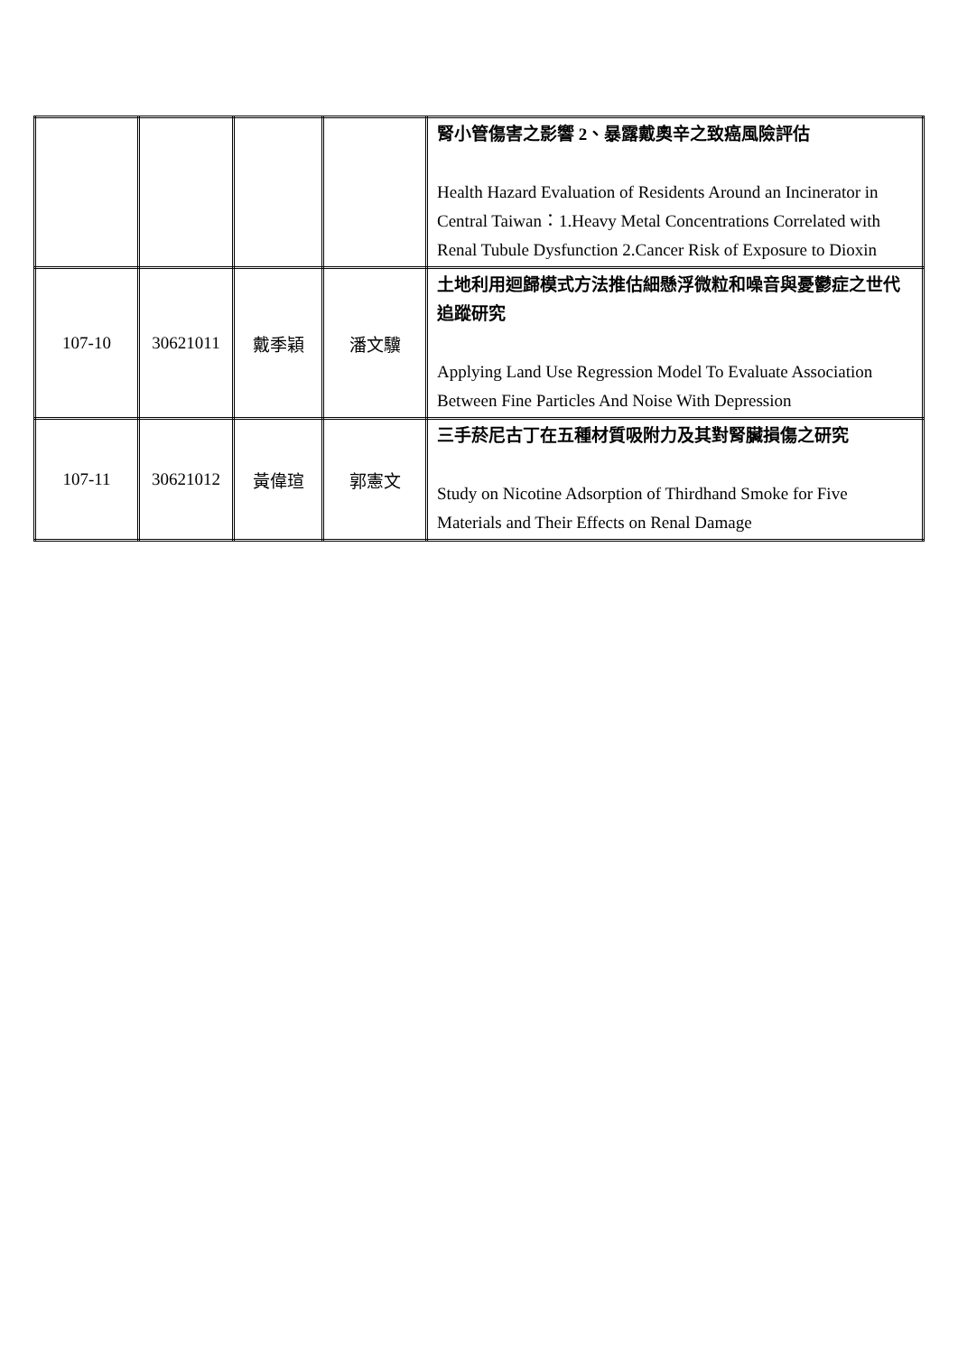| | | | | 腎小管傷害之影響 2、暴露戴奧辛之致癌風險評估 Health Hazard Evaluation of Residents Around an Incinerator in Central Taiwan：1.Heavy Metal Concentrations Correlated with Renal Tubule Dysfunction 2.Cancer Risk of Exposure to Dioxin |
| 107-10 | 30621011 | 戴季穎 | 潘文驥 | 土地利用迴歸模式方法推估細懸浮微粒和噪音與憂鬱症之世代追蹤研究 Applying Land Use Regression Model To Evaluate Association Between Fine Particles And Noise With Depression |
| 107-11 | 30621012 | 黃偉瑄 | 郭憲文 | 三手菸尼古丁在五種材質吸附力及其對腎臟損傷之研究 Study on Nicotine Adsorption of Thirdhand Smoke for Five Materials and Their Effects on Renal Damage |